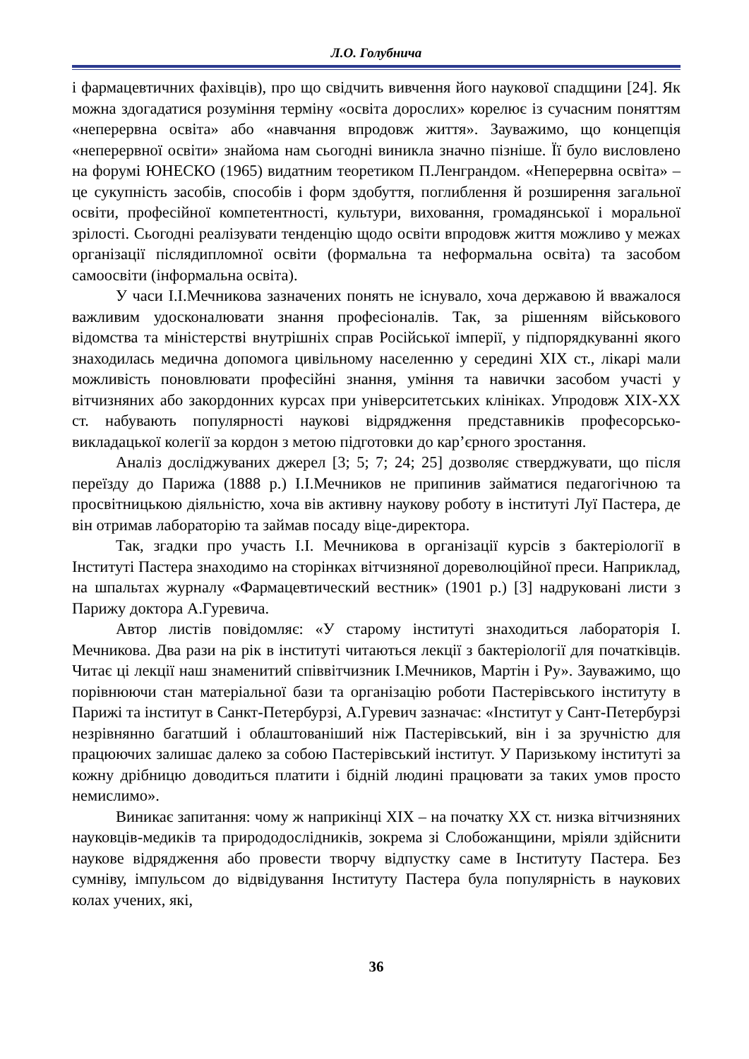Л.О. Голубнича
і фармацевтичних фахівців), про що свідчить вивчення його наукової спадщини [24]. Як можна здогадатися розуміння терміну «освіта дорослих» корелює із сучасним поняттям «неперервна освіта» або «навчання впродовж життя». Зауважимо, що концепція «неперервної освіти» знайома нам сьогодні виникла значно пізніше. Її було висловлено на форумі ЮНЕСКО (1965) видатним теоретиком П.Ленграндом. «Неперервна освіта» – це сукупність засобів, способів і форм здобуття, поглиблення й розширення загальної освіти, професійної компетентності, культури, виховання, громадянської і моральної зрілості. Сьогодні реалізувати тенденцію щодо освіти впродовж життя можливо у межах організації післядипломної освіти (формальна та неформальна освіта) та засобом самоосвіти (інформальна освіта).
У часи І.І.Мечникова зазначених понять не існувало, хоча державою й вважалося важливим удосконалювати знання професіоналів. Так, за рішенням військового відомства та міністерстві внутрішніх справ Російської імперії, у підпорядкуванні якого знаходилась медична допомога цивільному населенню у середині XIX ст., лікарі мали можливість поновлювати професійні знання, уміння та навички засобом участі у вітчизняних або закордонних курсах при університетських клініках. Упродовж XIX-XX ст. набувають популярності наукові відрядження представників професорсько-викладацької колегії за кордон з метою підготовки до кар’єрного зростання.
Аналіз досліджуваних джерел [3; 5; 7; 24; 25] дозволяє стверджувати, що після переїзду до Парижа (1888 р.) І.І.Мечников не припинив займатися педагогічною та просвітницькою діяльністю, хоча вів активну наукову роботу в інституті Луї Пастера, де він отримав лабораторію та займав посаду віце-директора.
Так, згадки про участь І.І. Мечникова в організації курсів з бактеріології в Інституті Пастера знаходимо на сторінках вітчизняної дореволюційної преси. Наприклад, на шпальтах журналу «Фармацевтический вестник» (1901 р.) [3] надруковані листи з Парижу доктора А.Гуревича.
Автор листів повідомляє: «У старому інституті знаходиться лабораторія І. Мечникова. Два рази на рік в інституті читаються лекції з бактеріології для початківців. Читає ці лекції наш знаменитий співвітчизник І.Мечников, Мартін і Ру». Зауважимо, що порівнюючи стан матеріальної бази та організацію роботи Пастерівського інституту в Парижі та інститут в Санкт-Петербурзі, А.Гуревич зазначає: «Інститут у Сант-Петербурзі незрівнянно багатший і облаштованіший ніж Пастерівський, він і за зручністю для працюючих залишає далеко за собою Пастерівський інститут. У Паризькому інституті за кожну дрібницю доводиться платити і бідній людині працювати за таких умов просто немислимо».
Виникає запитання: чому ж наприкінці XIX – на початку XX ст. низка вітчизняних науковців-медиків та природодослідників, зокрема зі Слобожанщини, мріяли здійснити наукове відрядження або провести творчу відпустку саме в Інституту Пастера. Без сумніву, імпульсом до відвідування Інституту Пастера була популярність в наукових колах учених, які,
36